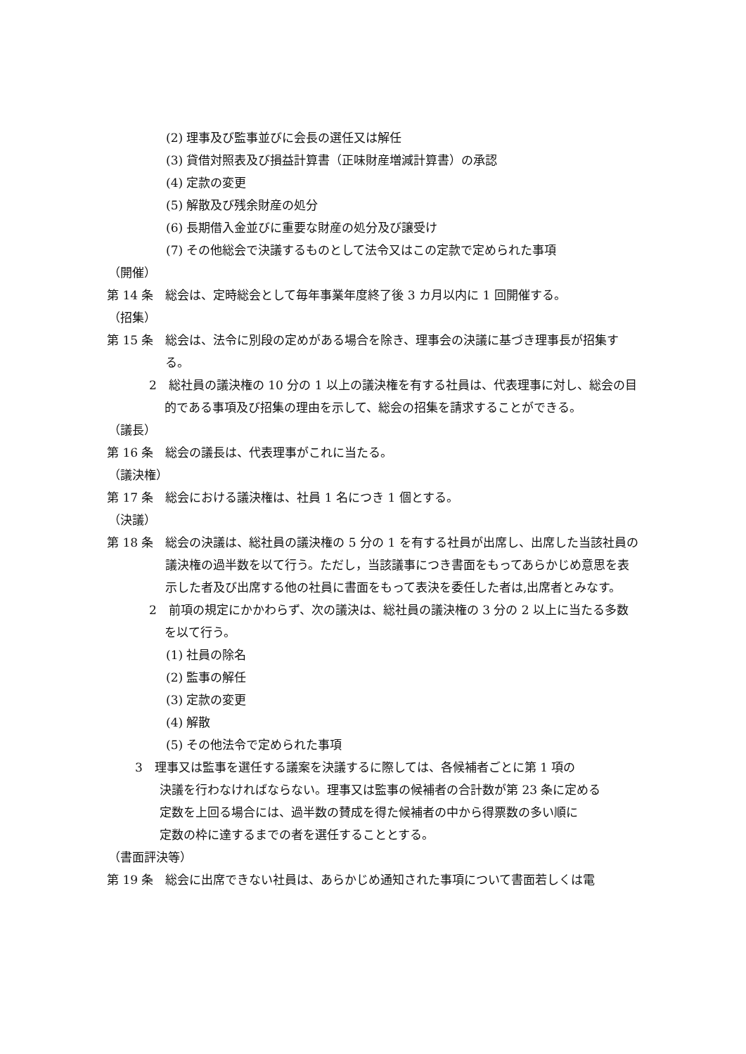(2) 理事及び監事並びに会長の選任又は解任
(3) 貸借対照表及び損益計算書（正味財産増減計算書）の承認
(4) 定款の変更
(5) 解散及び残余財産の処分
(6) 長期借入金並びに重要な財産の処分及び譲受け
(7) その他総会で決議するものとして法令又はこの定款で定められた事項
（開催）
第 14 条　総会は、定時総会として毎年事業年度終了後 3 カ月以内に 1 回開催する。
（招集）
第 15 条　総会は、法令に別段の定めがある場合を除き、理事会の決議に基づき理事長が招集する。
2　総社員の議決権の 10 分の 1 以上の議決権を有する社員は、代表理事に対し、総会の目的である事項及び招集の理由を示して、総会の招集を請求することができる。
（議長）
第 16 条　総会の議長は、代表理事がこれに当たる。
（議決権）
第 17 条　総会における議決権は、社員 1 名につき 1 個とする。
（決議）
第 18 条　総会の決議は、総社員の議決権の 5 分の 1 を有する社員が出席し、出席した当該社員の議決権の過半数を以て行う。ただし，当該議事につき書面をもってあらかじめ意思を表示した者及び出席する他の社員に書面をもって表決を委任した者は,出席者とみなす。
2　前項の規定にかかわらず、次の議決は、総社員の議決権の 3 分の 2 以上に当たる多数を以て行う。
(1) 社員の除名
(2) 監事の解任
(3) 定款の変更
(4) 解散
(5) その他法令で定められた事項
3　理事又は監事を選任する議案を決議するに際しては、各候補者ごとに第 1 項の
決議を行わなければならない。理事又は監事の候補者の合計数が第 23 条に定める
定数を上回る場合には、過半数の賛成を得た候補者の中から得票数の多い順に
定数の枠に達するまでの者を選任することとする。
（書面評決等）
第 19 条　総会に出席できない社員は、あらかじめ通知された事項について書面若しくは電